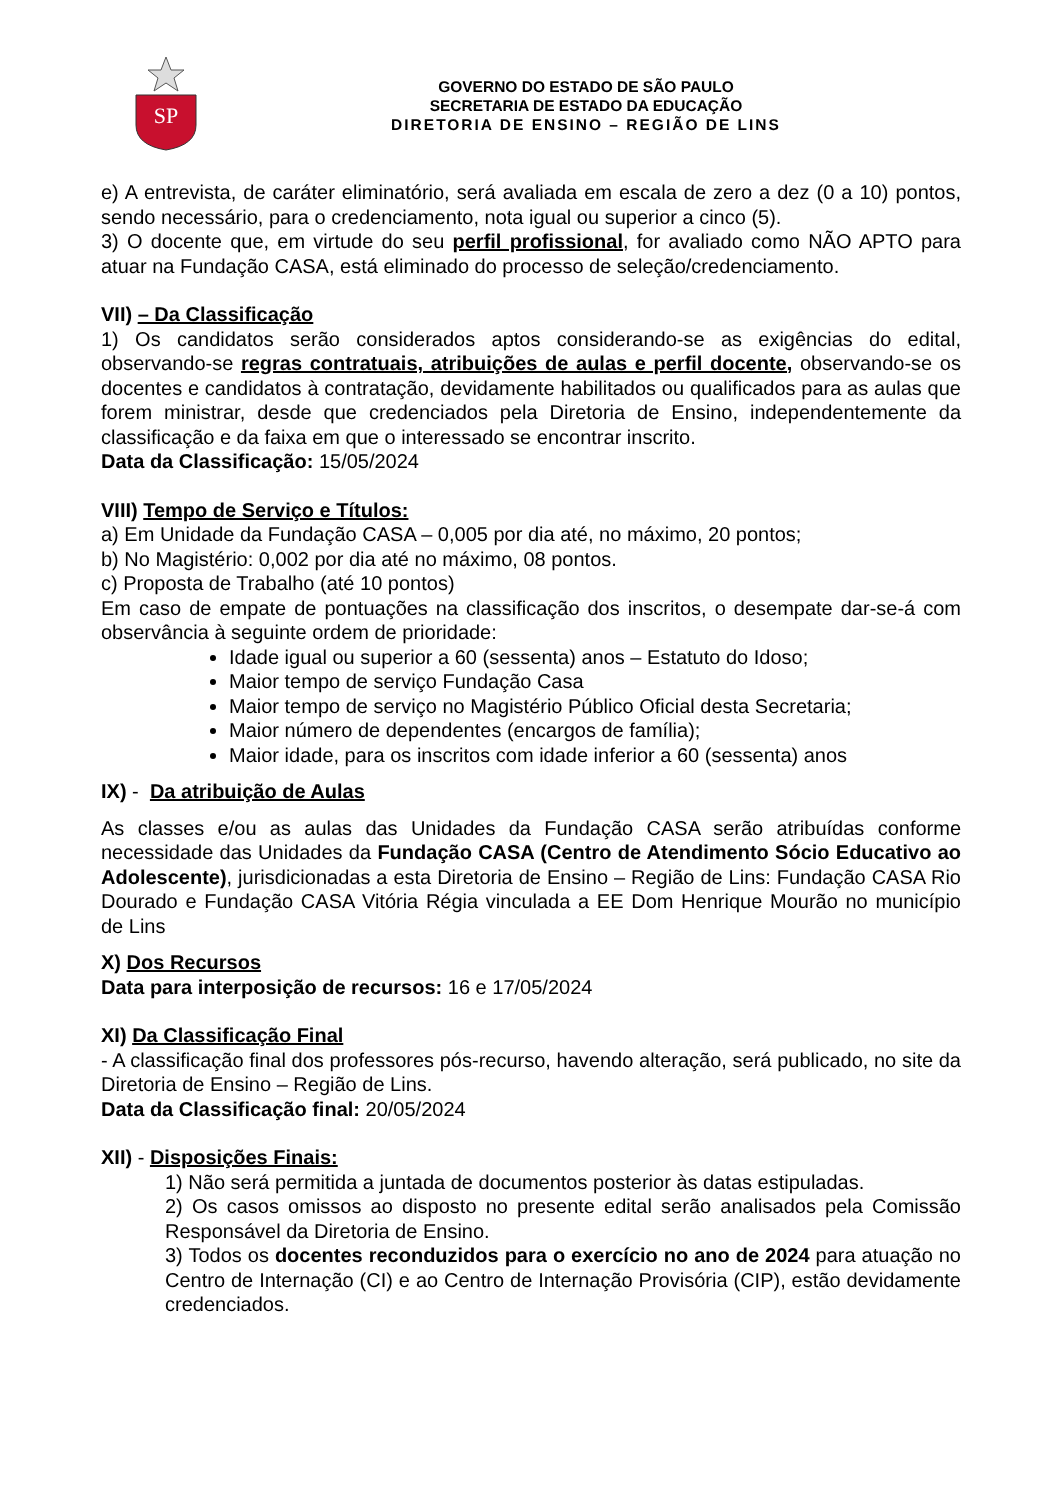SP
GOVERNO DO ESTADO DE SÃO PAULO
SECRETARIA DE ESTADO DA EDUCAÇÃO
DIRETORIA DE ENSINO – REGIÃO DE LINS
e) A entrevista, de caráter eliminatório, será avaliada em escala de zero a dez (0 a 10) pontos, sendo necessário, para o credenciamento, nota igual ou superior a cinco (5).
3) O docente que, em virtude do seu perfil profissional, for avaliado como NÃO APTO para atuar na Fundação CASA, está eliminado do processo de seleção/credenciamento.
VII) – Da Classificação
1) Os candidatos serão considerados aptos considerando-se as exigências do edital, observando-se regras contratuais, atribuições de aulas e perfil docente, observando-se os docentes e candidatos à contratação, devidamente habilitados ou qualificados para as aulas que forem ministrar, desde que credenciados pela Diretoria de Ensino, independentemente da classificação e da faixa em que o interessado se encontrar inscrito.
Data da Classificação: 15/05/2024
VIII) Tempo de Serviço e Títulos:
a) Em Unidade da Fundação CASA – 0,005 por dia até, no máximo, 20 pontos;
b) No Magistério: 0,002 por dia até no máximo, 08 pontos.
c) Proposta de Trabalho (até 10 pontos)
Em caso de empate de pontuações na classificação dos inscritos, o desempate dar-se-á com observância à seguinte ordem de prioridade:
Idade igual ou superior a 60 (sessenta) anos – Estatuto do Idoso;
Maior tempo de serviço Fundação Casa
Maior tempo de serviço no Magistério Público Oficial desta Secretaria;
Maior número de dependentes (encargos de família);
Maior idade, para os inscritos com idade inferior a 60 (sessenta) anos
IX) - Da atribuição de Aulas
As classes e/ou as aulas das Unidades da Fundação CASA serão atribuídas conforme necessidade das Unidades da Fundação CASA (Centro de Atendimento Sócio Educativo ao Adolescente), jurisdicionadas a esta Diretoria de Ensino – Região de Lins: Fundação CASA Rio Dourado e Fundação CASA Vitória Régia vinculada a EE Dom Henrique Mourão no município de Lins
X) Dos Recursos
Data para interposição de recursos: 16 e 17/05/2024
XI) Da Classificação Final
- A classificação final dos professores pós-recurso, havendo alteração, será publicado, no site da Diretoria de Ensino – Região de Lins.
Data da Classificação final: 20/05/2024
XII) - Disposições Finais:
1) Não será permitida a juntada de documentos posterior às datas estipuladas.
2) Os casos omissos ao disposto no presente edital serão analisados pela Comissão Responsável da Diretoria de Ensino.
3) Todos os docentes reconduzidos para o exercício no ano de 2024 para atuação no Centro de Internação (CI) e ao Centro de Internação Provisória (CIP), estão devidamente credenciados.